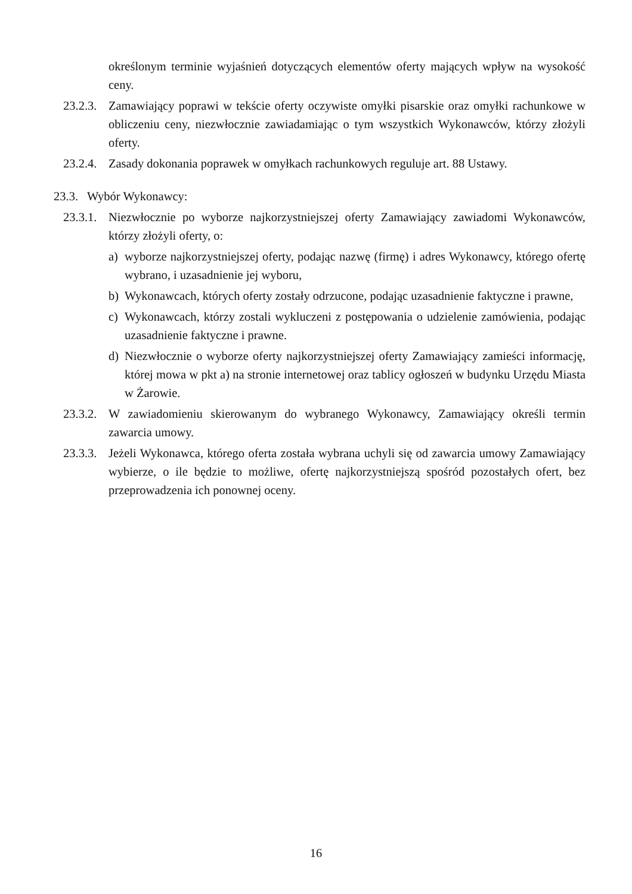określonym terminie wyjaśnień dotyczących elementów oferty mających wpływ na wysokość ceny.
23.2.3.
Zamawiający poprawi w tekście oferty oczywiste omyłki pisarskie oraz omyłki rachunkowe w obliczeniu ceny, niezwłocznie zawiadamiając o tym wszystkich Wykonawców, którzy złożyli oferty.
23.2.4.
Zasady dokonania poprawek w omyłkach rachunkowych reguluje art. 88 Ustawy.
23.3.
Wybór Wykonawcy:
23.3.1.
Niezwłocznie po wyborze najkorzystniejszej oferty Zamawiający zawiadomi Wykonawców, którzy złożyli oferty, o:
a) wyborze najkorzystniejszej oferty, podając nazwę (firmę) i adres Wykonawcy, którego ofertę wybrano, i uzasadnienie jej wyboru,
b) Wykonawcach, których oferty zostały odrzucone, podając uzasadnienie faktyczne i prawne,
c) Wykonawcach, którzy zostali wykluczeni z postępowania o udzielenie zamówienia, podając uzasadnienie faktyczne i prawne.
d) Niezwłocznie o wyborze oferty najkorzystniejszej oferty Zamawiający zamieści informację, której mowa w pkt a) na stronie internetowej oraz tablicy ogłoszeń w budynku Urzędu Miasta w Żarowie.
23.3.2.
W zawiadomieniu skierowanym do wybranego Wykonawcy, Zamawiający określi termin zawarcia umowy.
23.3.3.
Jeżeli Wykonawca, którego oferta została wybrana uchyli się od zawarcia umowy Zamawiający wybierze, o ile będzie to możliwe, ofertę najkorzystniejszą spośród pozostałych ofert, bez przeprowadzenia ich ponownej oceny.
16